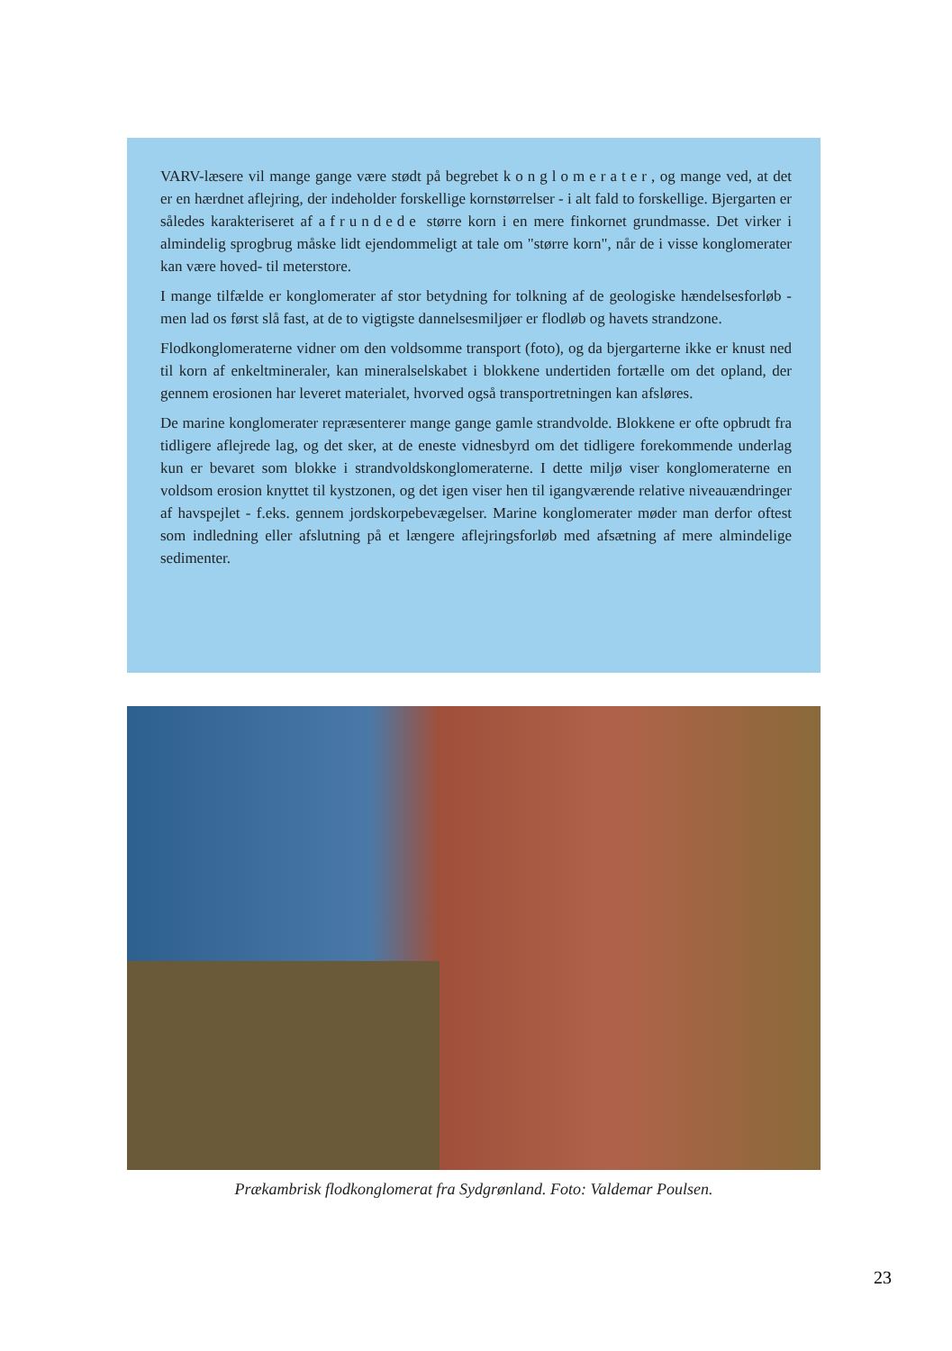VARV-læsere vil mange gange være stødt på begrebet konglomerater, og mange ved, at det er en hærdnet aflejring, der indeholder forskellige kornstørrelser - i alt fald to forskellige. Bjergarten er således karakteriseret af afrundede større korn i en mere finkornet grundmasse. Det virker i almindelig sprogbrug måske lidt ejendommeligt at tale om "større korn", når de i visse konglomerater kan være hoved- til meterstore.
I mange tilfælde er konglomerater af stor betydning for tolkning af de geologiske hændelsesforløb - men lad os først slå fast, at de to vigtigste dannelsesmiljøer er flodløb og havets strandzone.
Flodkonglomeraterne vidner om den voldsomme transport (foto), og da bjergarterne ikke er knust ned til korn af enkeltmineraler, kan mineralselskabet i blokkene undertiden fortælle om det opland, der gennem erosionen har leveret materialet, hvorved også transportretningen kan afsløres.
De marine konglomerater repræsenterer mange gange gamle strandvolde. Blokkene er ofte opbrudt fra tidligere aflejrede lag, og det sker, at de eneste vidnesbyrd om det tidligere forekommende underlag kun er bevaret som blokke i strandvoldskonglomeraterne. I dette miljø viser konglomeraterne en voldsom erosion knyttet til kystzonen, og det igen viser hen til igangværende relative niveauændringer af havspejlet - f.eks. gennem jordskorpebevægelser. Marine konglomerater møder man derfor oftest som indledning eller afslutning på et længere aflejringsforløb med afsætning af mere almindelige sedimenter.
Prækambrisk flodkonglomerat fra Sydgrønland. Foto: Valdemar Poulsen.
23